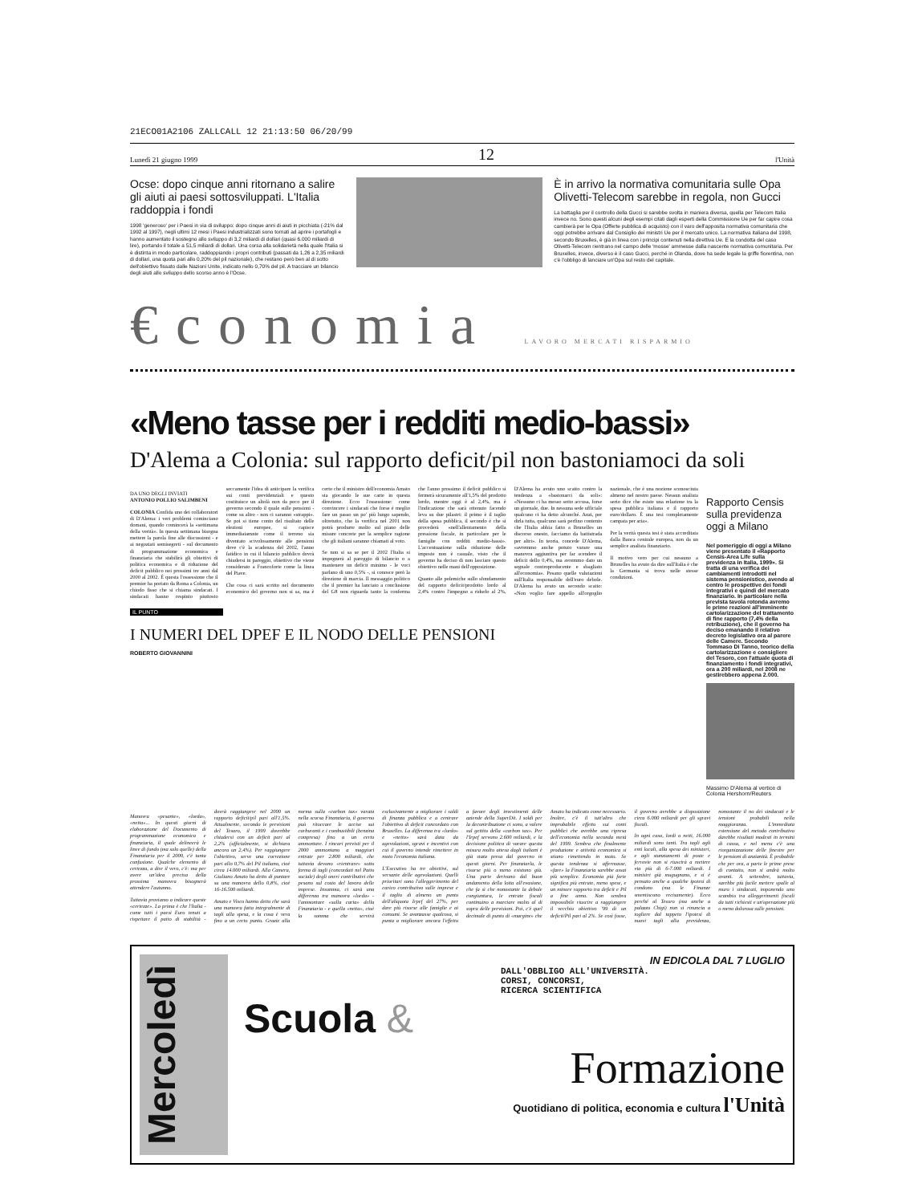21ECO01A2106 ZALLCALL 12 21:13:50 06/20/99
Lunedì 21 giugno 1999 12 l'Unità
Ocse: dopo cinque anni ritornano a salire gli aiuti ai paesi sottosviluppati. L'Italia raddoppia i fondi
1998 'generoso' per i Paesi in via di sviluppo: dopo cinque anni di aiuti in picchiata (-21% dal 1992 al 1997), negli ultimi 12 mesi i Paesi industrializzati sono tornati ad aprire i portafogli e hanno aumentato il sostegno allo sviluppo di 3,2 miliardi di dollari (quasi 6.000 miliardi di lire), portando il totale a 51,5 miliardi di dollari. Una corsa alla solidarietà nella quale l'Italia si è distinta in modo particolare, raddoppiando i propri contributi (passati da 1,26 a 2,35 miliardi di dollari, una quota pari allo 0,20% del pil nazionale), che restano però ben al di sotto dell'obiettivo fissato dalle Nazioni Unite, indicato nello 0,70% del pil. A tracciare un bilancio degli aiuti allo sviluppo dello scorso anno è l'Ocse.
È in arrivo la normativa comunitaria sulle Opa Olivetti-Telecom sarebbe in regola, non Gucci
La battaglia per il controllo della Gucci si sarebbe svolta in maniera diversa, quella per Telecom Italia invece no. Sono questi alcuni degli esempi citati dagli esperti della Commissione Ue per far capire cosa cambierà per le Opa (Offerte pubblica di acquisto) con il varo dell'apposita normativa comunitaria che oggi potrebbe arrivare dal Consiglio dei ministri Ue per il mercato unico. La normativa italiana del 1998, secondo Bruxelles, è già in linea con i principi contenuti nella direttiva Ue. E la condotta del caso Olivetti-Telecom rientrano nel campo delle 'mosse' ammesse dalla nascente normativa comunitaria. Per Bruxelles, invece, diverso è il caso Gucci, perché in Olanda, dove ha sede legale la griffe fiorentina, non c'è l'obbligo di lanciare un'Opa sul resto del capitale.
€conomia LAVORO MERCATI RISPARMIO
«Meno tasse per i redditi medio-bassi»
D'Alema a Colonia: sul rapporto deficit/pil non bastoniamoci da soli
DA UNO DEGLI INVIATI
ANTONIO POLLIO SALIMBENI
COLONIA Confida uno dei collaboratori di D'Alema: i veri problemi cominciano domani, quando comincerà la «settimana della verità». In questa settimana bisogna mettere la parola fine alle discussioni - e ai negoziati semisegreti - sul documento di programmazione economica e finanziaria che stabilirà gli obiettivi di politica economica e di riduzione del deficit pubblico nei prossimi tre anni dal 2000 al 2002. È questa l'ossessione che il premier ha portato da Roma a Colonia, un chiodo fisso che si chiama sindacati. I sindacati hanno respinto piuttosto seccamente l'idea di anticipare la verifica sui conti previdenziali e questo costituisce un altolà non da poco per il governo secondo il quale sulle pensioni - come su altro - non ci saranno «strappi». Se poi si tiene conto del risultato delle elezioni europee, si capisce immediatamnte come il terreno sia diventato scivolosamente alle pensioni dove c'è la scadenza del 2002, l'anno fatidico in cui il bilancio pubblico dovrà chiudersi in pareggio, obiettivo che viene considerato a Francoforte come la linea del Piave.
Che cosa ci sarà scritto nel documento economico del governo non si sa, ma è certo che il ministro dell'economia Amato sta giocando le sue carte in questa direzione. Ecco l'ossessione: come convincere i sindacati che forse è meglio fare un passo un po' più lungo sapendo, oltretutto, che la verifica nel 2001 non potrà produrre molto sul piano delle misure concrete per la semplice ragione che gli italiani saranno chiamati al voto.
Se non si sa se per il 2002 l'Italia si impegnerà al pareggio di bilancio o a mantenere un deficit minimo - le voci parlano di uno 0,5% -, si conosce però la direzione di marcia. Il messaggio politico che il premier ha lanciato a conclusione del G8 non riguarda tanto la conferma che l'anno prossimo il deficit pubblico si fermerà sicuramente all'1,5% del prodotto lordo, mentre oggi è al 2,4%, ma è l'indicazione che sarà ottenuto facendo leva su due pilastri: il primo è il taglio della spesa pubblica, il secondo è che si procederà «nell'allentamento della pressione fiscale, in particolare per le famiglie con redditi medio-bassi». L'accentuazione sulla riduzione delle imposte non è casuale, visto che il governo ha deciso di non lasciare questo obiettivo nelle mani dell'opposizione.
Quanto alle polemiche sullo sfondamento del rapporto deficit/prodotto lordo al 2,4% contro l'impegno a ridurlo al 2%, D'Alema ha avuto uno scatto contro la tendenza a «bastonarci da soli»: «Nessuno ci ha messo sotto accusa, forse un giornale, due. In nessuna sede ufficiale qualcuno ci ha detto alcunché. Anzi, per dirla tutta, qualcuno sarà perfino contento che l'Italia abbia fatto a Bruxelles un discorso onesto, facciamo da battistrada per altri». In teoria, concede D'Alema, «avremmo anche potuto varare una manovra aggiuntiva per far scendere il deficit dello 0,4%, ma avremmo dato un segnale controproducente e sbagliato all'economia». Pesano quelle valutazioni sull'Italia responsabile dell'euro debole. D'Alema ha avuto un secondo scatto: «Non voglio fare appello all'orgoglio nazionale, che è una nozione sconosciuta almeno nel nostro paese. Nessun analista serio dice che esiste una relazione tra la spesa pubblica italiana e il rapporto euro/dollaro. È una tesi completamente campata per aria».
Per la verità questa tesi è stata accreditata dalla Banca centrale europea, non da un semplice analista finanziario.
Il motivo vero per cui nessuno a Bruxelles ha avuto da dire sull'Italia è che la Germania si trova nelle stesse condizioni.
IL PUNTO
I NUMERI DEL DPEF E IL NODO DELLE PENSIONI
ROBERTO GIOVANNINI
Rapporto Censis sulla previdenza oggi a Milano
Nel pomeriggio di oggi a Milano viene presentato il «Rapporto Censis-Area Life sulla previdenza in Italia, 1999». Si tratta di una verifica dei cambiamenti introdotti nel sistema pensionistico, avendo al centro le prospettive dei fondi integrativi e quindi del mercato finanziario. In particolare nella prevista tavola rotonda avremo le prime reazioni all'imminente cartolarizzazione del trattamento di fine rapporto (7,4% della retribuzione), che il governo ha deciso emanando il relativo decreto legislativo ora al parere delle Camere. Secondo Tommaso Di Tanno, teorico della cartolarizzazione e consigliere del Tesoro, con l'attuale quota di finanziamento i fondi integrativi, ora a 200 miliardi, nel 2008 ne gestirebbero appena 2.000.
Massimo D'Alema al vertice di Colonia Hershorn/Reuters
Manovra «pesante», «lorda», «netta»... In questi giorni di elaborazione del Documento di programmazione economica e finanziaria, il quale delineerà le linee di fondo (ma solo quelle) della Finanziaria per il 2000, c'è tanta confusione. Qualche elemento di certezza, a dire il vero, c'è: ma per avere un'idea precisa della prossima manovra bisognerà attendere l'autunno.
Tuttavia proviamo a indicare queste «certezze». La prima è che l'Italia - come tutti i paesi Euro tenuti a rispettare il patto di stabilità - dovrà raggiungere nel 2000 un rapporto deficit/pil pari all'1,5%. Attualmente, secondo le previsioni del Tesoro, il 1999 dovrebbe chiudersi con un deficit pari al 2,2% (ufficialmente, si dichiara ancora un 2,4%). Per raggiungere l'obiettivo, serve una correzione pari allo 0,7% del Pil italiano, cioè circa 14.000 miliardi. Alla Camera, Giuliano Amato ha detto di puntare su una manovra dello 0,8%, cioè 16-16.500 miliardi.
Amato e Visco hanno detto che sarà una manovra fatta integralmente di tagli alla spesa, e la cosa è vera fino a un certo punto. Grazie alla norma sulla «carbon tax» varata nella scorsa Finanziaria, il governo può ritoccare le accise sui carburanti e i combustibili (benzina compresa) fino a un certo ammontare. I rincari previsti per il 2000 ammontano a maggiori entrate per 2.800 miliardi, che tuttavia devono «rientrare» sotto forma di tagli (concordati nel Patto sociale) degli oneri contributivi che pesano sul costo del lavoro delle imprese. Insomma, ci sarà una differenza tra manovra «lorda» - l'ammontare «sulla carta» della Finanziaria - e quella «netta», cioè la somma che servirà esclusivamente a migliorare i saldi di finanza pubblica e a centrare l'obiettivo di deficit concordato con Bruxelles. La differenza tra «lordo» e «netto» sarà data da agevolazioni, sgravi e incentivi con cui il governo intende rimettere in moto l'economia italiana.
L'Esecutivo ha tre obiettivi, sul versante delle agevolazioni. Quelli prioritari sono l'alleggerimento del carico contributivo sulle imprese e il taglio di almeno un punto dell'aliquota Irpef del 27%, per dare più risorse alle famiglie e ai consumi. Se avanzasse qualcosa, si punta a migliorare ancora l'effetto a favore degli investimenti delle aziende della SuperDit. I soldi per la decontribuzione ci sono, a valere sul gettito della «carbon tax». Per l'Irpef servono 2.600 miliardi, e la decisione politica di varare questa misura molto attesa dagli italiani è già stata presa dal governo in questi giorni. Per finanziarla, le risorse più o meno esistono già. Una parte derivano dal buon andamento della lotta all'evasione, che fa sì che nonostante la debole congiuntura, le entrate fiscali continuino a marciare molto al di sopra delle previsioni. Poi, c'è quel decimale di punto di «margine» che Amato ha indicato come necessario. Inoltre, c'è il tutt'altro che improbabile effetto sui conti pubblici che avrebbe una ripresa dell'economia nella seconda metà del 1999. Sembra che finalmente produzione e attività economica si stiano rimettendo in moto. Se questa tendenza si affermasse, «fare» la Finanziaria sarebbe assai più semplice. Economia più forte significa più entrate, meno spese, e un minore rapporto tra deficit e Pil a fine anno. Non sembra impossibile riuscire a raggiungere il vecchio obiettivo '99 di un deficit/Pil pari al 2%. Se così fosse, il governo avrebbe a disposizione circa 6.000 miliardi per gli sgravi fiscali.
In ogni caso, lordi o netti, 16.000 miliardi sono tanti. Tra tagli agli enti locali, alla spesa dei ministeri, e agli stanziamenti di poste e ferrovie non si riuscirà a mettere via più di 6-7.000 miliardi. I ministri già mugugnano, e si è pensato anche a qualche ipotesi di condono (ma le Finanze smentiscono recisamente). Ecco perché al Tesoro (ma anche a palazzo Chigi) non si rinuncia a togliere dal tappeto l'ipotesi di nuovi tagli alla previdenza, nonostante il no dei sindacati e le tensioni probabili nella maggioranza. L'immediata estensione del metodo contributivo darebbe risultati modesti in termini di cassa, e nel menu c'è una riorganizzazione delle finestre per le pensioni di anzianità. È probabile che per ora, a parte le prime prese di contatto, non si andrà molto avanti. A settembre, tuttavia, sarebbe più facile mettere spalle al muro i sindacati, imponendo uno scambio tra alleggerimenti fiscali da tutti richiesti e un'operazione più o meno dolorosa sulle pensioni.
Mercoledì
IN EDICOLA DAL 7 LUGLIO
DALL'OBBLIGO ALL'UNIVERSITÀ.
CORSI, CONCORSI,
RICERCA SCIENTIFICA
Scuola &
Formazione
Quotidiano di politica, economia e cultura l'Unità